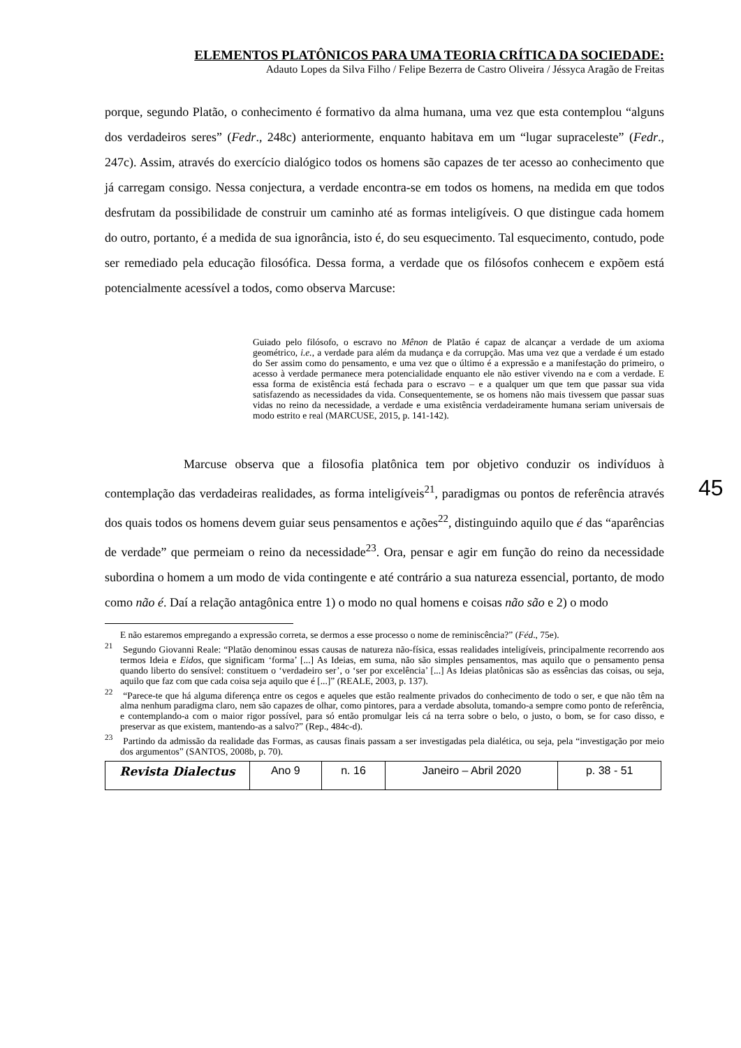ELEMENTOS PLATÔNICOS PARA UMA TEORIA CRÍTICA DA SOCIEDADE:
Adauto Lopes da Silva Filho / Felipe Bezerra de Castro Oliveira / Jéssyca Aragão de Freitas
porque, segundo Platão, o conhecimento é formativo da alma humana, uma vez que esta contemplou “alguns dos verdadeiros seres” (Fedr., 248c) anteriormente, enquanto habitava em um “lugar supraceleste” (Fedr., 247c). Assim, através do exercício dialógico todos os homens são capazes de ter acesso ao conhecimento que já carregam consigo. Nessa conjectura, a verdade encontra-se em todos os homens, na medida em que todos desfrutam da possibilidade de construir um caminho até as formas inteligíveis. O que distingue cada homem do outro, portanto, é a medida de sua ignorância, isto é, do seu esquecimento. Tal esquecimento, contudo, pode ser remediado pela educação filosófica. Dessa forma, a verdade que os filósofos conhecem e expõem está potencialmente acessível a todos, como observa Marcuse:
Guiado pelo filósofo, o escravo no Mênon de Platão é capaz de alcançar a verdade de um axioma geométrico, i.e., a verdade para além da mudança e da corrupção. Mas uma vez que a verdade é um estado do Ser assim como do pensamento, e uma vez que o último é a expressão e a manifestação do primeiro, o acesso à verdade permanece mera potencialidade enquanto ele não estiver vivendo na e com a verdade. E essa forma de existência está fechada para o escravo – e a qualquer um que tem que passar sua vida satisfazendo as necessidades da vida. Consequentemente, se os homens não mais tivessem que passar suas vidas no reino da necessidade, a verdade e uma existência verdadeiramente humana seriam universais de modo estrito e real (MARCUSE, 2015, p. 141-142).
45
Marcuse observa que a filosofia platônica tem por objetivo conduzir os indivíduos à contemplação das verdadeiras realidades, as forma inteligíveis<sup>21</sup>, paradigmas ou pontos de referência através dos quais todos os homens devem guiar seus pensamentos e ações<sup>22</sup>, distinguindo aquilo que é das “aparências de verdade” que permeiam o reino da necessidade<sup>23</sup>. Ora, pensar e agir em função do reino da necessidade subordina o homem a um modo de vida contingente e até contrário a sua natureza essencial, portanto, de modo como não é. Daí a relação antagônica entre 1) o modo no qual homens e coisas não são e 2) o modo
E não estaremos empregando a expressão correta, se dermos a esse processo o nome de reminiscência?” (Féd., 75e).
<sup>21</sup> Segundo Giovanni Reale: “Platão denominou essas causas de natureza não-física, essas realidades inteligíveis, principalmente recorrendo aos termos Ideia e Eidos, que significam ‘forma’ [...] As Ideias, em suma, não são simples pensamentos, mas aquilo que o pensamento pensa quando liberto do sensível: constituem o ‘verdadeiro ser’, o ‘ser por excelência’ [...] As Ideias platônicas são as essências das coisas, ou seja, aquilo que faz com que cada coisa seja aquilo que é [...]” (REALE, 2003, p. 137).
<sup>22</sup> “Parece-te que há alguma diferença entre os cegos e aqueles que estão realmente privados do conhecimento de todo o ser, e que não têm na alma nenhum paradigma claro, nem são capazes de olhar, como pintores, para a verdade absoluta, tomando-a sempre como ponto de referência, e contemplando-a com o maior rigor possível, para só então promulgar leis cá na terra sobre o belo, o justo, o bom, se for caso disso, e preservar as que existem, mantendo-as a salvo?” (Rep., 484c-d).
<sup>23</sup> Partindo da admissão da realidade das Formas, as causas finais passam a ser investigadas pela dialética, ou seja, pela “investigação por meio dos argumentos” (SANTOS, 2008b, p. 70).
| Revista Dialectus | Ano 9 | n. 16 | Janeiro – Abril 2020 | p. 38 - 51 |